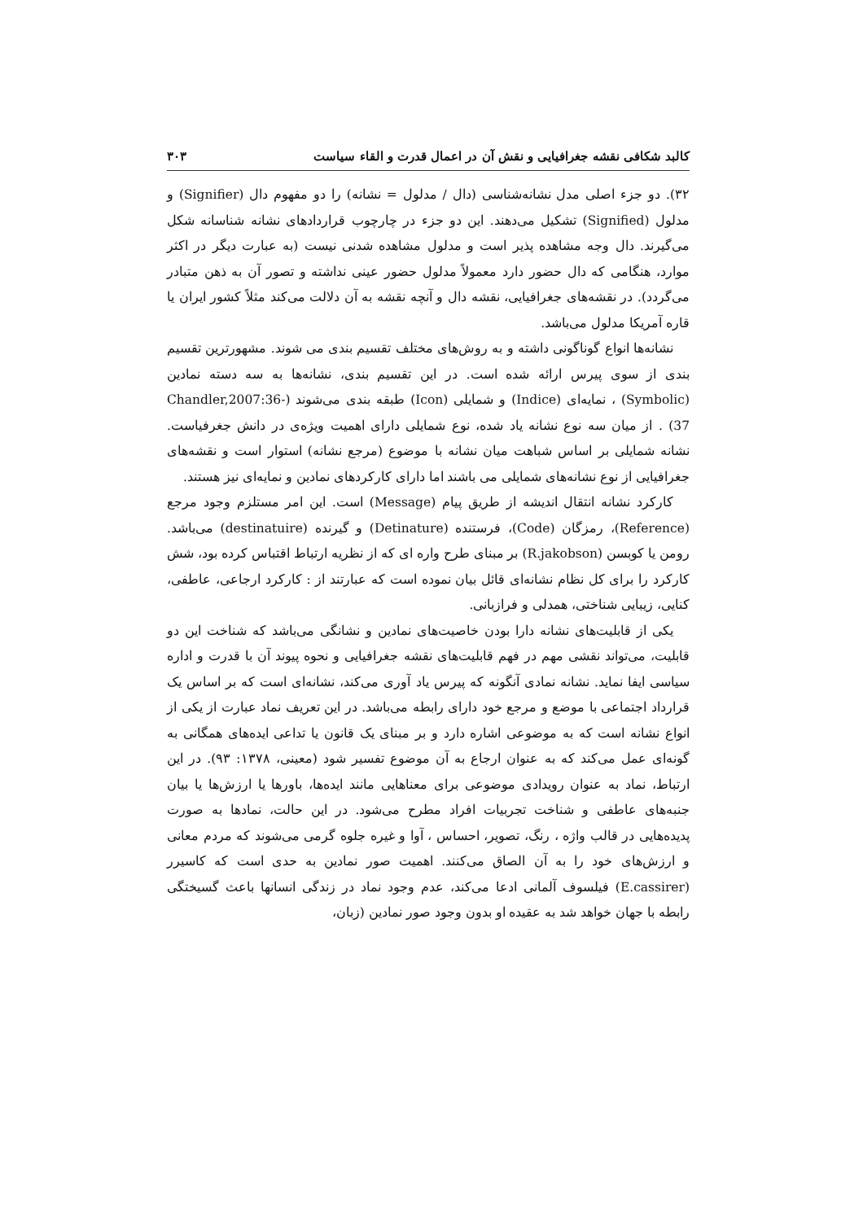کالبد شکافی نقشه جغرافیایی و نقش آن در اعمال قدرت و القاء سیاست ۳۰۳
۳۲). دو جزء اصلی مدل نشانه‌شناسی (دال / مدلول = نشانه) را دو مفهوم دال (Signifier) و مدلول (Signified) تشکیل می‌دهند. این دو جزء در چارچوب قراردادهای نشانه شناسانه شکل می‌گیرند. دال وجه مشاهده پذیر است و مدلول مشاهده شدنی نیست (به عبارت دیگر در اکثر موارد، هنگامی که دال حضور دارد معمولاً مدلول حضور عینی نداشته و تصور آن به ذهن متبادر می‌گردد). در نقشه‌های جغرافیایی، نقشه دال و آنچه نقشه به آن دلالت می‌کند مثلاً کشور ایران یا قاره آمریکا مدلول می‌باشد.
نشانه‌ها انواع گوناگونی داشته و به روش‌های مختلف تقسیم بندی می شوند. مشهورترین تقسیم بندی از سوی پیرس ارائه شده است. در این تقسیم بندی، نشانه‌ها به سه دسته نمادین (Symbolic) ، نمایه‌ای (Indice) و شمایلی (Icon) طبقه بندی می‌شوند (Chandler,2007:36-37) . از میان سه نوع نشانه یاد شده، نوع شمایلی دارای اهمیت ویژه‌ی در دانش جغرفیاست. نشانه شمایلی بر اساس شباهت میان نشانه با موضوع (مرجع نشانه) استوار است و نقشه‌های جغرافیایی از نوع نشانه‌های شمایلی می باشند اما دارای کارکردهای نمادین و نمایه‌ای نیز هستند.
کارکرد نشانه انتقال اندیشه از طریق پیام (Message) است. این امر مستلزم وجود مرجع (Reference)، رمزگان (Code)، فرستنده (Detinature) و گیرنده (destinatuire) می‌باشد. رومن یا کوبسن (R.jakobson) بر مبنای طرح واره ای که از نظریه ارتباط اقتباس کرده بود، شش کارکرد را برای کل نظام نشانه‌ای قائل بیان نموده است که عبارتند از : کارکرد ارجاعی، عاطفی، کنایی، زیبایی شناختی، همدلی و فرازبانی.
یکی از قابلیت‌های نشانه دارا بودن خاصیت‌های نمادین و نشانگی می‌باشد که شناخت این دو قابلیت، می‌تواند نقشی مهم در فهم قابلیت‌های نقشه جغرافیایی و نحوه پیوند آن با قدرت و اداره سیاسی ایفا نماید. نشانه نمادی آنگونه که پیرس یاد آوری می‌کند، نشانه‌ای است که بر اساس یک قرارداد اجتماعی با موضع و مرجع خود دارای رابطه می‌باشد. در این تعریف نماد عبارت از یکی از انواع نشانه است که به موضوعی اشاره دارد و بر مبنای یک قانون یا تداعی ایده‌های همگانی به گونه‌ای عمل می‌کند که به عنوان ارجاع به آن موضوع تفسیر شود (معینی، ۱۳۷۸: ۹۳). در این ارتباط، نماد به عنوان رویدادی موضوعی برای معناهایی مانند ایده‌ها، باورها یا ارزش‌ها یا بیان جنبه‌های عاطفی و شناخت تجربیات افراد مطرح می‌شود. در این حالت، نمادها به صورت پدیده‌هایی در قالب واژه ، رنگ، تصویر، احساس ، آوا و غیره جلوه گرمی می‌شوند که مردم معانی و ارزش‌های خود را به آن الصاق می‌کنند. اهمیت صور نمادین به حدی است که کاسیرر (E.cassirer) فیلسوف آلمانی ادعا می‌کند، عدم وجود نماد در زندگی انسانها باعث گسیختگی رابطه با جهان خواهد شد به عقیده او بدون وجود صور نمادین (زبان،